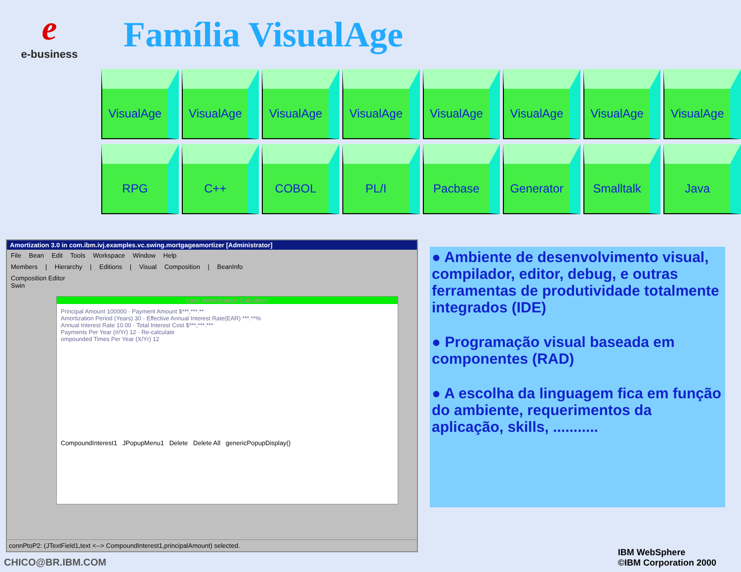ee-business
Família VisualAge
VisualAge VisualAge VisualAge VisualAge VisualAge VisualAge VisualAge VisualAge
RPG C++ COBOL PL/I Pacbase Generator Smalltalk Java
Amortization 3.0 in com.ibm.ivj.examples.vc.swing.mortgageamortizer [Administrator]
File Bean Edit Tools Workspace Window Help
Members | Hierarchy | Editions | Visual Composition | BeanInfo
Composition Editor
Swin
Loan Amortization Calculator
Principal Amount 100000 · Payment Amount $***,***.**
Amortization Period (Years) 30 · Effective Annual Interest Rate(EAR) ***.**%
Annual Interest Rate 10.00 · Total Interest Cost $***,***.***
Payments Per Year (#/Yr) 12 · Re-calculate
ompounded Times Per Year (X/Yr) 12
CompoundInterest1 JPopupMenu1 Delete Delete All genericPopupDisplay()
connPtoP2: (JTextField1,text <--> CompoundInterest1,principalAmount) selected.
● Ambiente de desenvolvimento visual, compilador, editor, debug, e outras ferramentas de produtividade totalmente integrados (IDE)
● Programação visual baseada em componentes (RAD)
● A escolha da linguagem fica em função do ambiente, requerimentos da aplicação, skills, ...........
CHICO@BR.IBM.COM
IBM WebSphere
©IBM Corporation 2000